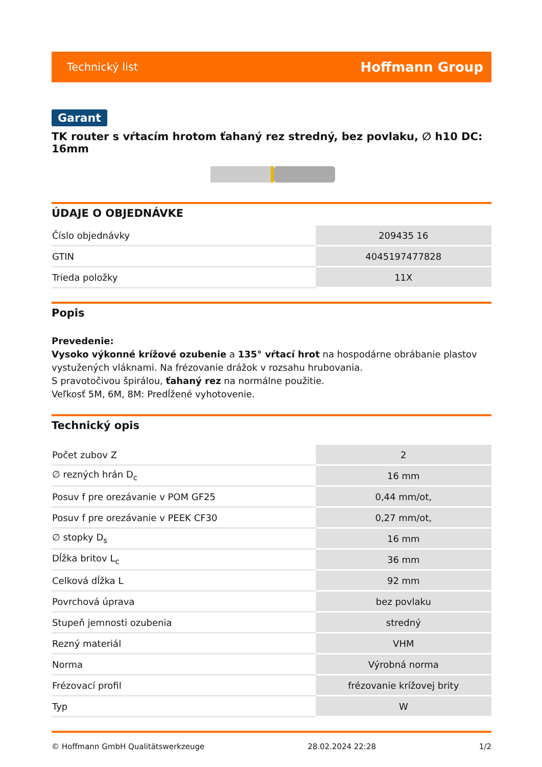Technický list Hoffmann Group
Garant
TK router s vŕtacím hrotom ťahaný rez stredný, bez povlaku, ∅ h10 DC: 16mm
ÚDAJE O OBJEDNÁVKE
| Číslo objednávky | 209435 16 |
| GTIN | 4045197477828 |
| Trieda položky | 11X |
Popis
Prevedenie:
Vysoko výkonné krížové ozubenie a 135° vŕtací hrot na hospodárne obrábanie plastov vystužených vláknami. Na frézovanie drážok v rozsahu hrubovania.
S pravotočivou špirálou, ťahaný rez na normálne použitie.
Veľkosť 5M, 6M, 8M: Predĺžené vyhotovenie.
Technický opis
| Počet zubov Z | 2 |
| ∅ rezných hrán D<sub>c</sub> | 16 mm |
| Posuv f pre orezávanie v POM GF25 | 0,44 mm/ot, |
| Posuv f pre orezávanie v PEEK CF30 | 0,27 mm/ot, |
| ∅ stopky D<sub>s</sub> | 16 mm |
| Dĺžka britov L<sub>c</sub> | 36 mm |
| Celková dĺžka L | 92 mm |
| Povrchová úprava | bez povlaku |
| Stupeň jemnosti ozubenia | stredný |
| Rezný materiál | VHM |
| Norma | Výrobná norma |
| Frézovací profil | frézovanie krížovej brity |
| Typ | W |
© Hoffmann GmbH Qualitätswerkzeuge 28.02.2024 22:28 1/2